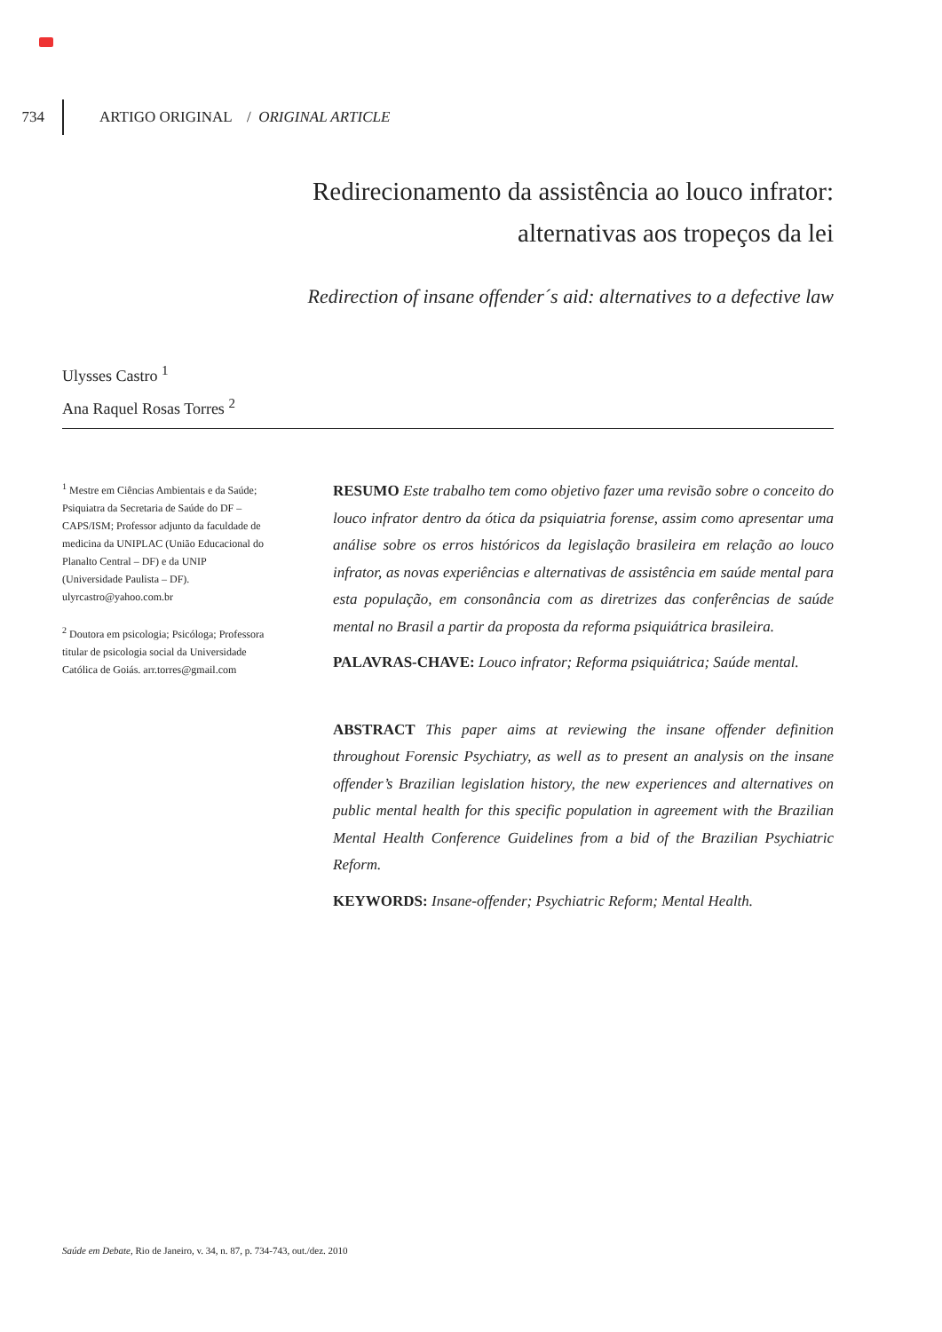734
ARTIGO ORIGINAL / ORIGINAL ARTICLE
Redirecionamento da assistência ao louco infrator:
alternativas aos tropeços da lei
Redirection of insane offender´s aid: alternatives to a defective law
Ulysses Castro <sup>1</sup>
Ana Raquel Rosas Torres <sup>2</sup>
<sup>1</sup> Mestre em Ciências Ambientais e da Saúde; Psiquiatra da Secretaria de Saúde do DF – CAPS/ISM; Professor adjunto da faculdade de medicina da UNIPLAC (União Educacional do Planalto Central – DF) e da UNIP (Universidade Paulista – DF). ulyrcastro@yahoo.com.br
<sup>2</sup> Doutora em psicologia; Psicóloga; Professora titular de psicologia social da Universidade Católica de Goiás. arr.torres@gmail.com
RESUMO Este trabalho tem como objetivo fazer uma revisão sobre o conceito do louco infrator dentro da ótica da psiquiatria forense, assim como apresentar uma análise sobre os erros históricos da legislação brasileira em relação ao louco infrator, as novas experiências e alternativas de assistência em saúde mental para esta população, em consonância com as diretrizes das conferências de saúde mental no Brasil a partir da proposta da reforma psiquiátrica brasileira.
PALAVRAS-CHAVE: Louco infrator; Reforma psiquiátrica; Saúde mental.
ABSTRACT This paper aims at reviewing the insane offender definition throughout Forensic Psychiatry, as well as to present an analysis on the insane offender’s Brazilian legislation history, the new experiences and alternatives on public mental health for this specific population in agreement with the Brazilian Mental Health Conference Guidelines from a bid of the Brazilian Psychiatric Reform.
KEYWORDS: Insane-offender; Psychiatric Reform; Mental Health.
Saúde em Debate, Rio de Janeiro, v. 34, n. 87, p. 734-743, out./dez. 2010